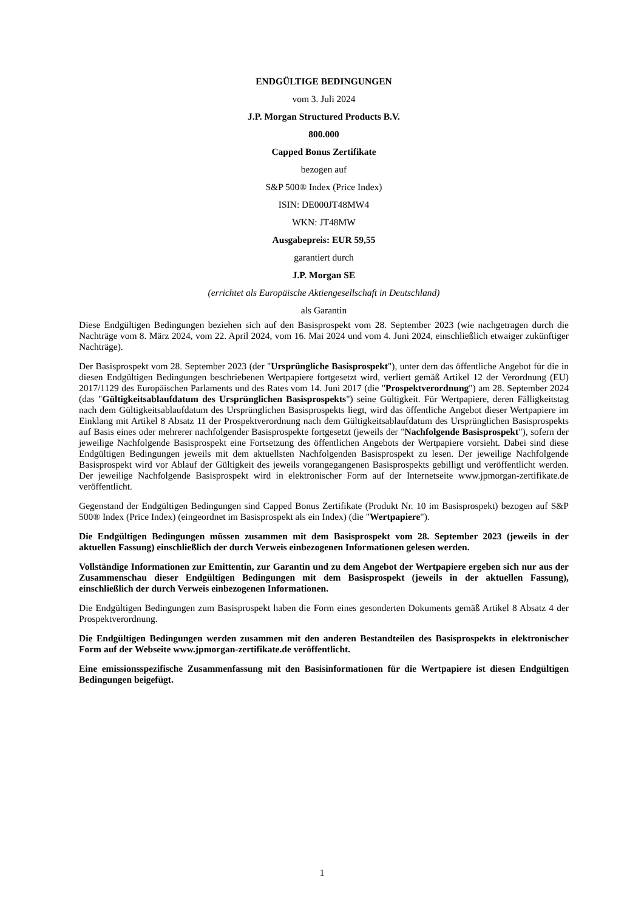ENDGÜLTIGE BEDINGUNGEN
vom 3. Juli 2024
J.P. Morgan Structured Products B.V.
800.000
Capped Bonus Zertifikate
bezogen auf
S&P 500® Index (Price Index)
ISIN: DE000JT48MW4
WKN: JT48MW
Ausgabepreis: EUR 59,55
garantiert durch
J.P. Morgan SE
(errichtet als Europäische Aktiengesellschaft in Deutschland)
als Garantin
Diese Endgültigen Bedingungen beziehen sich auf den Basisprospekt vom 28. September 2023 (wie nachgetragen durch die Nachträge vom 8. März 2024, vom 22. April 2024, vom 16. Mai 2024 und vom 4. Juni 2024, einschließlich etwaiger zukünftiger Nachträge).
Der Basisprospekt vom 28. September 2023 (der "Ursprüngliche Basisprospekt"), unter dem das öffentliche Angebot für die in diesen Endgültigen Bedingungen beschriebenen Wertpapiere fortgesetzt wird, verliert gemäß Artikel 12 der Verordnung (EU) 2017/1129 des Europäischen Parlaments und des Rates vom 14. Juni 2017 (die "Prospektverordnung") am 28. September 2024 (das "Gültigkeitsablaufdatum des Ursprünglichen Basisprospekts") seine Gültigkeit. Für Wertpapiere, deren Fälligkeitstag nach dem Gültigkeitsablaufdatum des Ursprünglichen Basisprospekts liegt, wird das öffentliche Angebot dieser Wertpapiere im Einklang mit Artikel 8 Absatz 11 der Prospektverordnung nach dem Gültigkeitsablaufdatum des Ursprünglichen Basisprospekts auf Basis eines oder mehrerer nachfolgender Basisprospekte fortgesetzt (jeweils der "Nachfolgende Basisprospekt"), sofern der jeweilige Nachfolgende Basisprospekt eine Fortsetzung des öffentlichen Angebots der Wertpapiere vorsieht. Dabei sind diese Endgültigen Bedingungen jeweils mit dem aktuellsten Nachfolgenden Basisprospekt zu lesen. Der jeweilige Nachfolgende Basisprospekt wird vor Ablauf der Gültigkeit des jeweils vorangegangenen Basisprospekts gebilligt und veröffentlicht werden. Der jeweilige Nachfolgende Basisprospekt wird in elektronischer Form auf der Internetseite www.jpmorgan-zertifikate.de veröffentlicht.
Gegenstand der Endgültigen Bedingungen sind Capped Bonus Zertifikate (Produkt Nr. 10 im Basisprospekt) bezogen auf S&P 500® Index (Price Index) (eingeordnet im Basisprospekt als ein Index) (die "Wertpapiere").
Die Endgültigen Bedingungen müssen zusammen mit dem Basisprospekt vom 28. September 2023 (jeweils in der aktuellen Fassung) einschließlich der durch Verweis einbezogenen Informationen gelesen werden.
Vollständige Informationen zur Emittentin, zur Garantin und zu dem Angebot der Wertpapiere ergeben sich nur aus der Zusammenschau dieser Endgültigen Bedingungen mit dem Basisprospekt (jeweils in der aktuellen Fassung), einschließlich der durch Verweis einbezogenen Informationen.
Die Endgültigen Bedingungen zum Basisprospekt haben die Form eines gesonderten Dokuments gemäß Artikel 8 Absatz 4 der Prospektverordnung.
Die Endgültigen Bedingungen werden zusammen mit den anderen Bestandteilen des Basisprospekts in elektronischer Form auf der Webseite www.jpmorgan-zertifikate.de veröffentlicht.
Eine emissionsspezifische Zusammenfassung mit den Basisinformationen für die Wertpapiere ist diesen Endgültigen Bedingungen beigefügt.
1